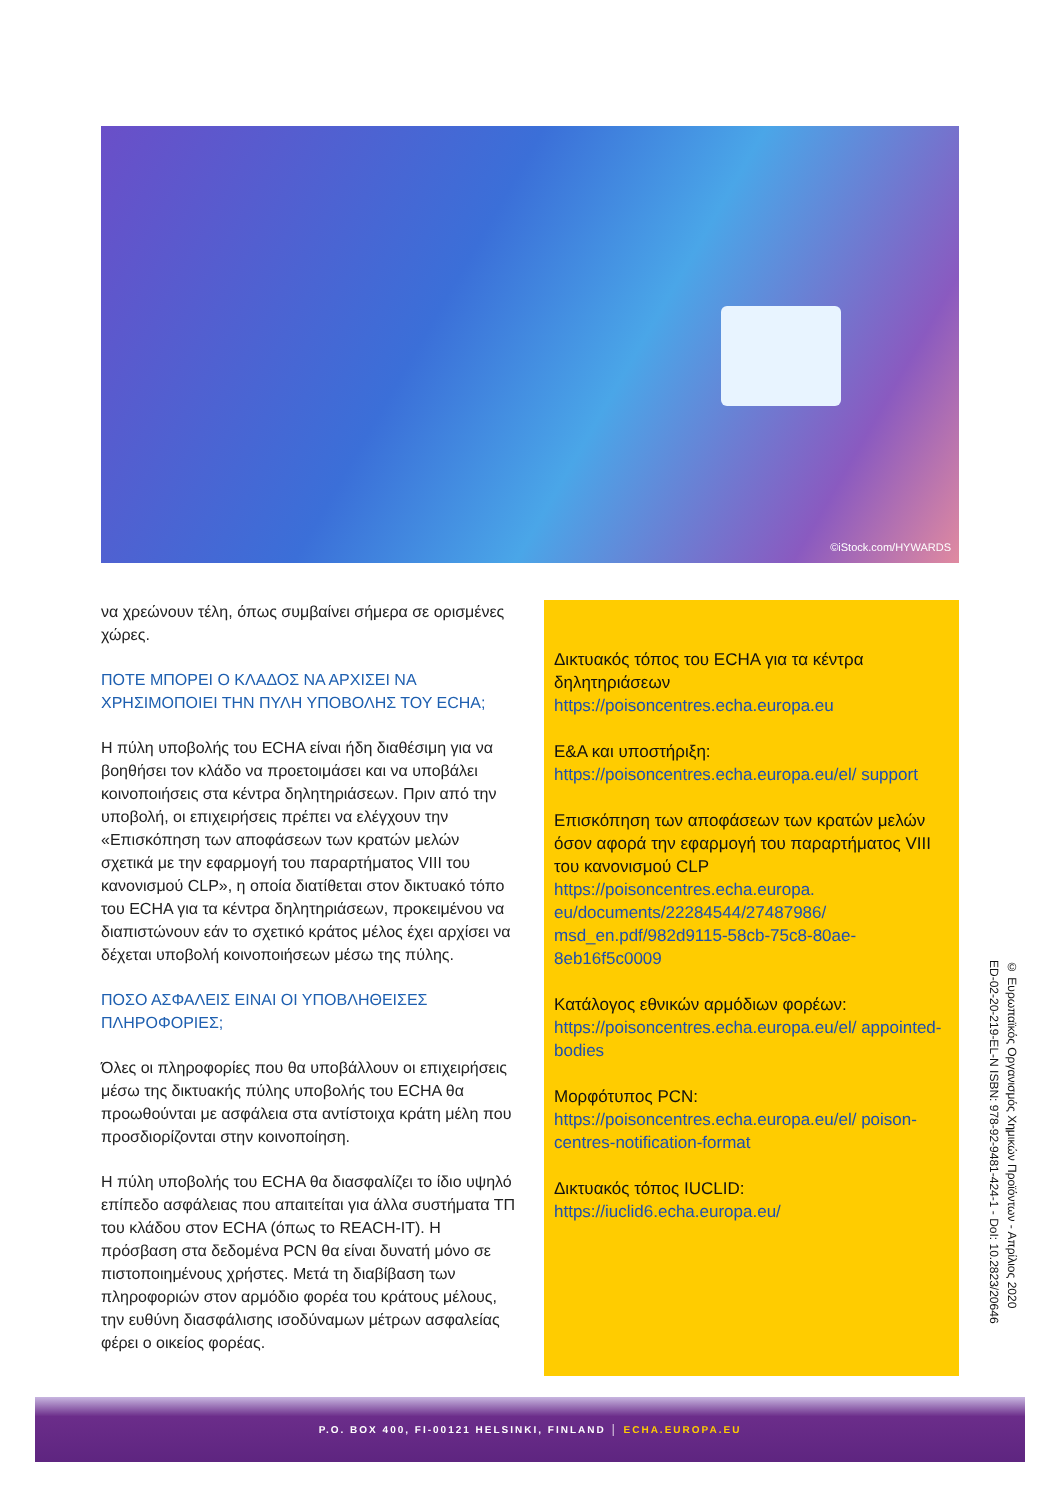©iStock.com/HYWARDS
να χρεώνουν τέλη, όπως συμβαίνει σήμερα σε ορισμένες χώρες.
ΠΟΤΕ ΜΠΟΡΕΙ Ο ΚΛΑΔΟΣ ΝΑ ΑΡΧΙΣΕΙ ΝΑ ΧΡΗΣΙΜΟΠΟΙΕΙ ΤΗΝ ΠΥΛΗ ΥΠΟΒΟΛΗΣ ΤΟΥ ECHA;
Η πύλη υποβολής του ECHA είναι ήδη διαθέσιμη για να βοηθήσει τον κλάδο να προετοιμάσει και να υποβάλει κοινοποιήσεις στα κέντρα δηλητηριάσεων. Πριν από την υποβολή, οι επιχειρήσεις πρέπει να ελέγχουν την «Επισκόπηση των αποφάσεων των κρατών μελών σχετικά με την εφαρμογή του παραρτήματος VIII του κανονισμού CLP», η οποία διατίθεται στον δικτυακό τόπο του ECHA για τα κέντρα δηλητηριάσεων, προκειμένου να διαπιστώνουν εάν το σχετικό κράτος μέλος έχει αρχίσει να δέχεται υποβολή κοινοποιήσεων μέσω της πύλης.
ΠΟΣΟ ΑΣΦΑΛΕΙΣ ΕΙΝΑΙ ΟΙ ΥΠΟΒΛΗΘΕΙΣΕΣ ΠΛΗΡΟΦΟΡΙΕΣ;
Όλες οι πληροφορίες που θα υποβάλλουν οι επιχειρήσεις μέσω της δικτυακής πύλης υποβολής του ECHA θα προωθούνται με ασφάλεια στα αντίστοιχα κράτη μέλη που προσδιορίζονται στην κοινοποίηση.
Η πύλη υποβολής του ECHA θα διασφαλίζει το ίδιο υψηλό επίπεδο ασφάλειας που απαιτείται για άλλα συστήματα ΤΠ του κλάδου στον ECHA (όπως το REACH-IT). Η πρόσβαση στα δεδομένα PCN θα είναι δυνατή μόνο σε πιστοποιημένους χρήστες. Μετά τη διαβίβαση των πληροφοριών στον αρμόδιο φορέα του κράτους μέλους, την ευθύνη διασφάλισης ισοδύναμων μέτρων ασφαλείας φέρει ο οικείος φορέας.
Δικτυακός τόπος του ECHA για τα κέντρα δηλητηριάσεων
https://poisoncentres.echa.europa.eu
Ε&Α και υποστήριξη:
https://poisoncentres.echa.europa.eu/el/ support
Επισκόπηση των αποφάσεων των κρατών μελών όσον αφορά την εφαρμογή του παραρτήματος VIII του κανονισμού CLP
https://poisoncentres.echa.europa. eu/documents/22284544/27487986/ msd_en.pdf/982d9115-58cb-75c8-80ae-8eb16f5c0009
Κατάλογος εθνικών αρμόδιων φορέων:
https://poisoncentres.echa.europa.eu/el/ appointed-bodies
Μορφότυπος PCN:
https://poisoncentres.echa.europa.eu/el/ poison-centres-notification-format
Δικτυακός τόπος IUCLID:
https://iuclid6.echa.europa.eu/
© Ευρωπαϊκός Οργανισμός Χημικών Προϊόντων - Απρίλιος 2020
ED-02-20-219-EL-N ISBN: 978-92-9481-424-1 - DoI: 10.2823/20646
P.O. BOX 400, FI-00121 HELSINKI, FINLAND │ ECHA.EUROPA.EU